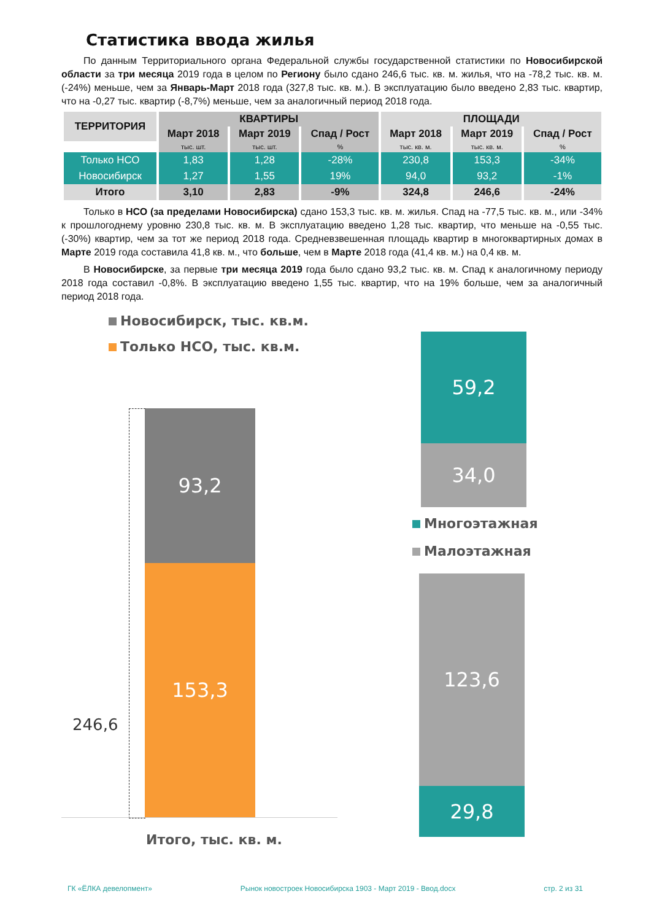Статистика ввода жилья
По данным Территориального органа Федеральной службы государственной статистики по Новосибирской области за три месяца 2019 года в целом по Региону было сдано 246,6 тыс. кв. м. жилья, что на -78,2 тыс. кв. м. (-24%) меньше, чем за Январь-Март 2018 года (327,8 тыс. кв. м.). В эксплуатацию было введено 2,83 тыс. квартир, что на -0,27 тыс. квартир (-8,7%) меньше, чем за аналогичный период 2018 года.
| ТЕРРИТОРИЯ | КВАРТИРЫ | | | ПЛОЩАДИ | | |
| --- | --- | --- | --- | --- | --- | --- |
| | Март 2018 | Март 2019 | Спад / Рост | Март 2018 | Март 2019 | Спад / Рост |
| | тыс. шт. | тыс. шт. | % | тыс. кв. м. | тыс. кв. м. | % |
| Только НСО | 1,83 | 1,28 | -28% | 230,8 | 153,3 | -34% |
| Новосибирск | 1,27 | 1,55 | 19% | 94,0 | 93,2 | -1% |
| Итого | 3,10 | 2,83 | -9% | 324,8 | 246,6 | -24% |
Только в НСО (за пределами Новосибирска) сдано 153,3 тыс. кв. м. жилья. Спад на -77,5 тыс. кв. м., или -34% к прошлогоднему уровню 230,8 тыс. кв. м. В эксплуатацию введено 1,28 тыс. квартир, что меньше на -0,55 тыс. (-30%) квартир, чем за тот же период 2018 года. Средневзвешенная площадь квартир в многоквартирных домах в Марте 2019 года составила 41,8 кв. м., что больше, чем в Марте 2018 года (41,4 кв. м.) на 0,4 кв. м.
В Новосибирске, за первые три месяца 2019 года было сдано 93,2 тыс. кв. м. Спад к аналогичному периоду 2018 года составил -0,8%. В эксплуатацию введено 1,55 тыс. квартир, что на 19% больше, чем за аналогичный период 2018 года.
Новосибирск, тыс. кв.м.
Только НСО, тыс. кв.м.
93,2
153,3
246,6
Итого, тыс. кв. м.
59,2
34,0
Многоэтажная
Малоэтажная
123,6
29,8
ГК «ЁЛКА девелопмент» Рынок новостроек Новосибирска 1903 - Март 2019 - Ввод.docx стр. 2 из 31